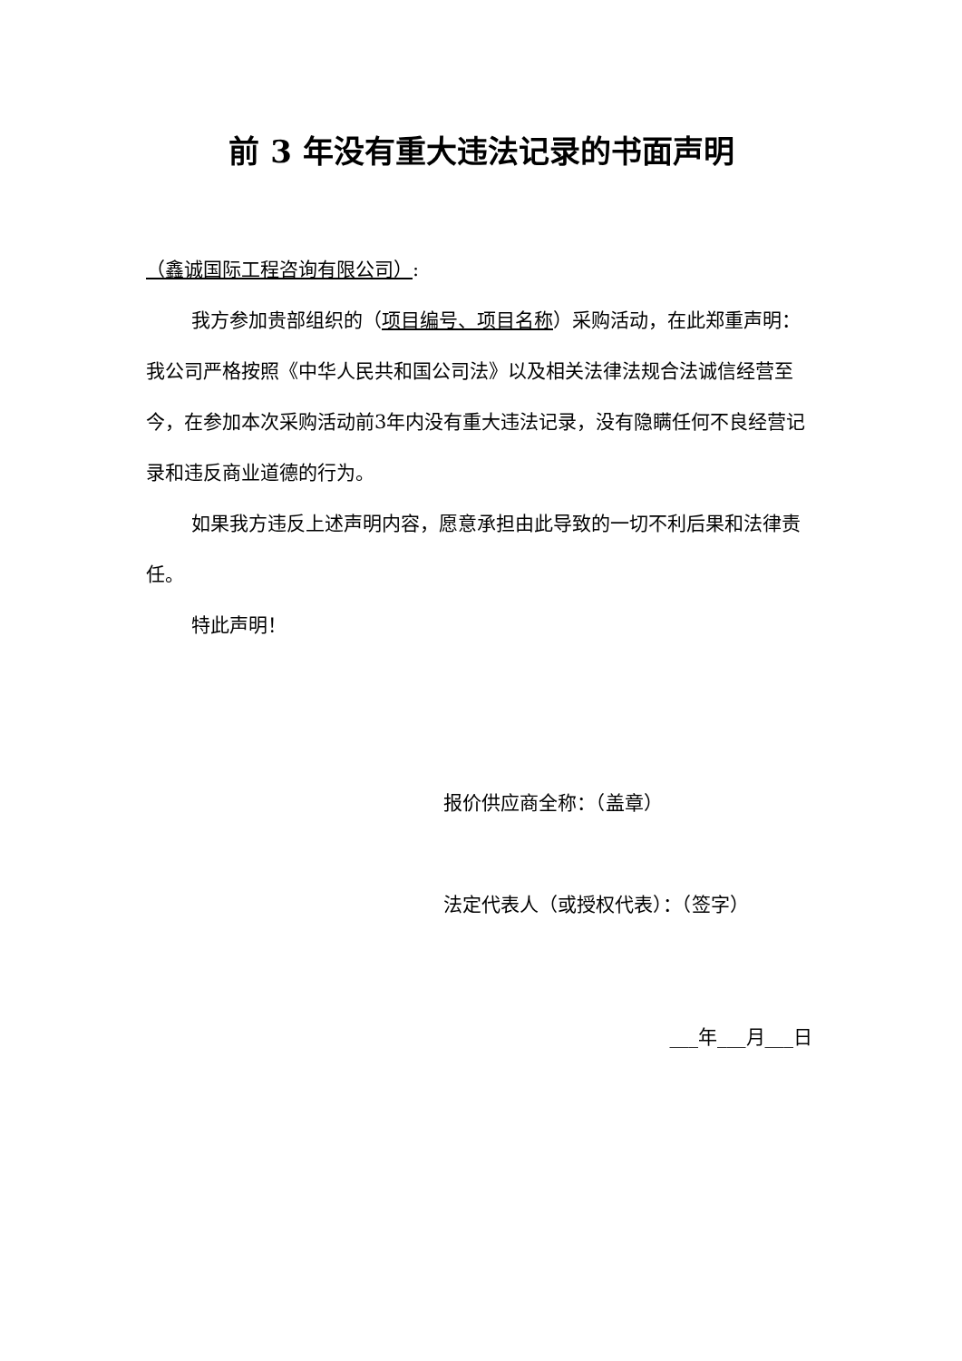前 3 年没有重大违法记录的书面声明
（鑫诚国际工程咨询有限公司）:
我方参加贵部组织的（项目编号、项目名称）采购活动，在此郑重声明：我公司严格按照《中华人民共和国公司法》以及相关法律法规合法诚信经营至今，在参加本次采购活动前3年内没有重大违法记录，没有隐瞒任何不良经营记录和违反商业道德的行为。
如果我方违反上述声明内容，愿意承担由此导致的一切不利后果和法律责任。
特此声明！
报价供应商全称：（盖章）
法定代表人（或授权代表）：（签字）
___年___月___日